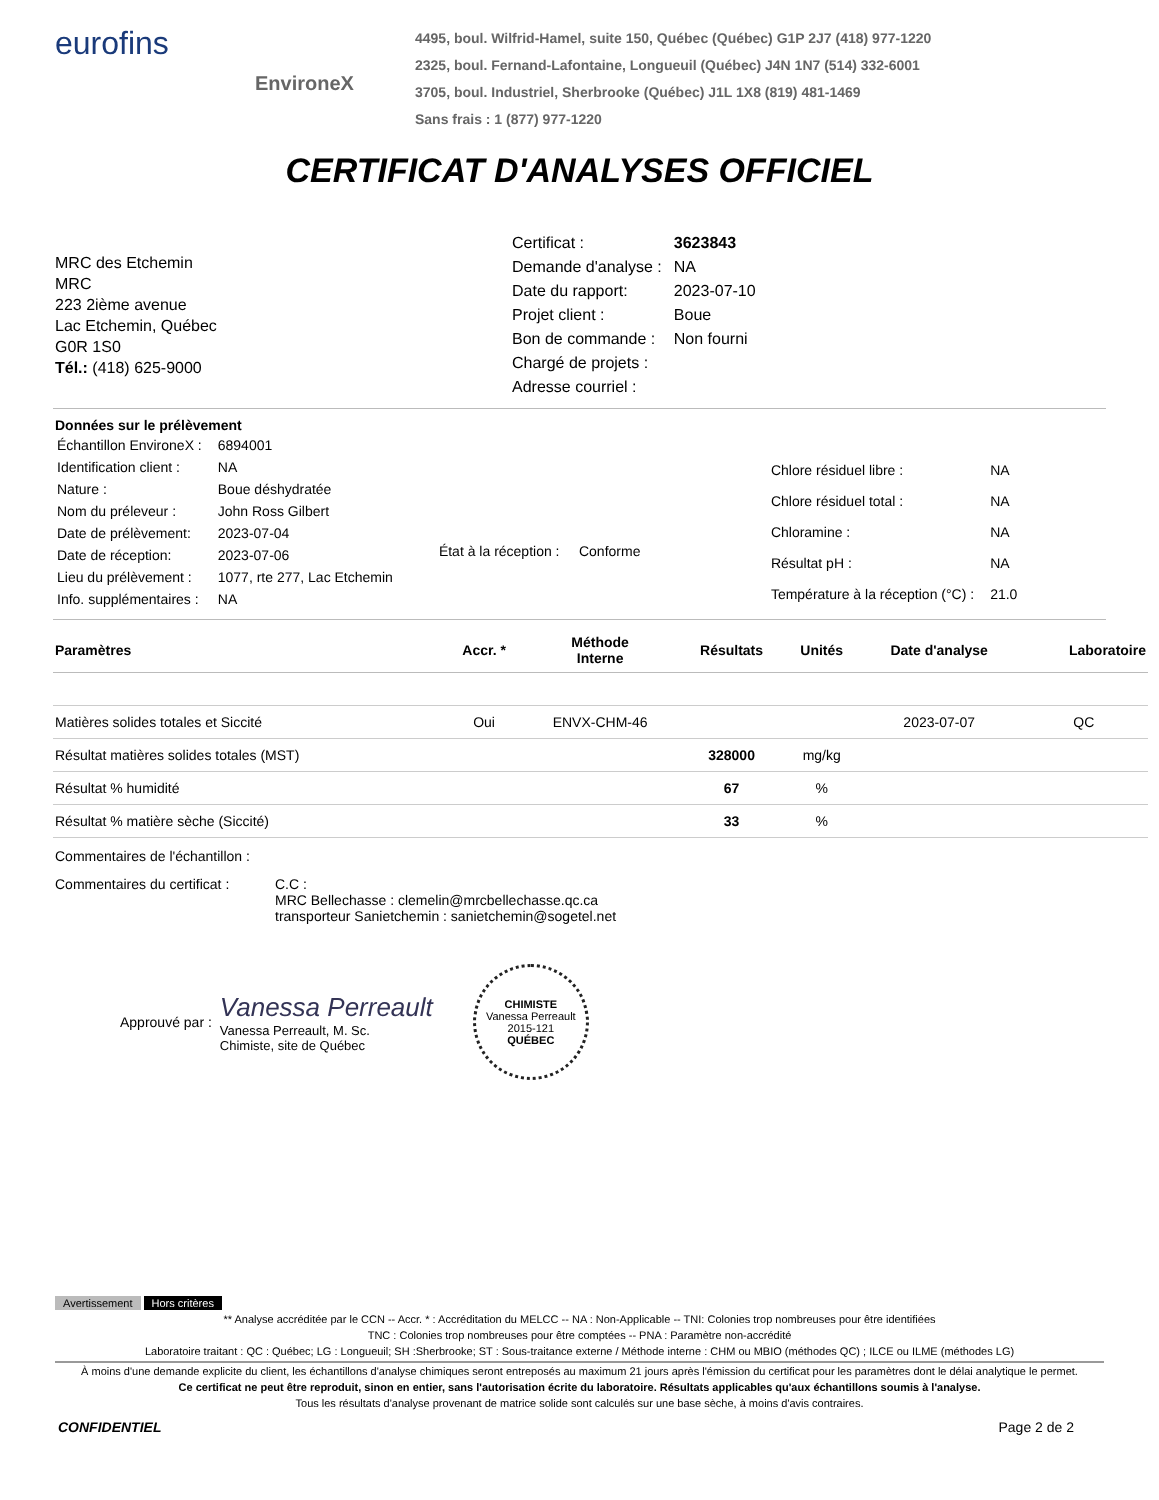eurofins
EnvironeX
4495, boul. Wilfrid-Hamel, suite 150, Québec (Québec) G1P 2J7 (418) 977-1220
2325, boul. Fernand-Lafontaine, Longueuil (Québec) J4N 1N7 (514) 332-6001
3705, boul. Industriel, Sherbrooke (Québec) J1L 1X8 (819) 481-1469
Sans frais : 1 (877) 977-1220
CERTIFICAT D'ANALYSES OFFICIEL
MRC des Etchemin
MRC
223 2ième avenue
Lac Etchemin, Québec
G0R 1S0
Tél.: (418) 625-9000
| Certificat : | 3623843 |
| Demande d'analyse : | NA |
| Date du rapport: | 2023-07-10 |
| Projet client : | Boue |
| Bon de commande : | Non fourni |
| Chargé de projets : | |
| Adresse courriel : | |
Données sur le prélèvement
| Échantillon EnvironeX : | 6894001 |
| Identification client : | NA |
| Nature : | Boue déshydratée |
| Nom du préleveur : | John Ross Gilbert |
| Date de prélèvement: | 2023-07-04 |
| Date de réception: | 2023-07-06 |
| Lieu du prélèvement : | 1077, rte 277, Lac Etchemin |
| Info. supplémentaires : | NA |
État à la réception : Conforme
| Chlore résiduel libre : | NA |
| Chlore résiduel total : | NA |
| Chloramine : | NA |
| Résultat pH : | NA |
| Température à la réception (°C) : | 21.0 |
| Paramètres | Accr. * | Méthode Interne | Résultats | Unités | Date d'analyse | Laboratoire |
| --- | --- | --- | --- | --- | --- | --- |
| Matières solides totales et Siccité | Oui | ENVX-CHM-46 | | | 2023-07-07 | QC |
| Résultat matières solides totales (MST) | | | 328000 | mg/kg | | |
| Résultat % humidité | | | 67 | % | | |
| Résultat % matière sèche (Siccité) | | | 33 | % | | |
Commentaires de l'échantillon :
Commentaires du certificat :
C.C :
MRC Bellechasse : clemelin@mrcbellechasse.qc.ca
transporteur Sanietchemin : sanietchemin@sogetel.net
Approuvé par :
Vanessa Perreault
Vanessa Perreault, M. Sc.
Chimiste, site de Québec
CHIMISTE
Vanessa Perreault
2015-121
QUÉBEC
Avertissement Hors critères
** Analyse accréditée par le CCN -- Accr. * : Accréditation du MELCC -- NA : Non-Applicable -- TNI: Colonies trop nombreuses pour être identifiées
TNC : Colonies trop nombreuses pour être comptées -- PNA : Paramètre non-accrédité
Laboratoire traitant : QC : Québec; LG : Longueuil; SH :Sherbrooke; ST : Sous-traitance externe / Méthode interne : CHM ou MBIO (méthodes QC) ; ILCE ou ILME (méthodes LG)
À moins d'une demande explicite du client, les échantillons d'analyse chimiques seront entreposés au maximum 21 jours après l'émission du certificat pour les paramètres dont le délai analytique le permet.
Ce certificat ne peut être reproduit, sinon en entier, sans l'autorisation écrite du laboratoire. Résultats applicables qu'aux échantillons soumis à l'analyse.
Tous les résultats d'analyse provenant de matrice solide sont calculés sur une base sèche, à moins d'avis contraires.
CONFIDENTIEL Page 2 de 2